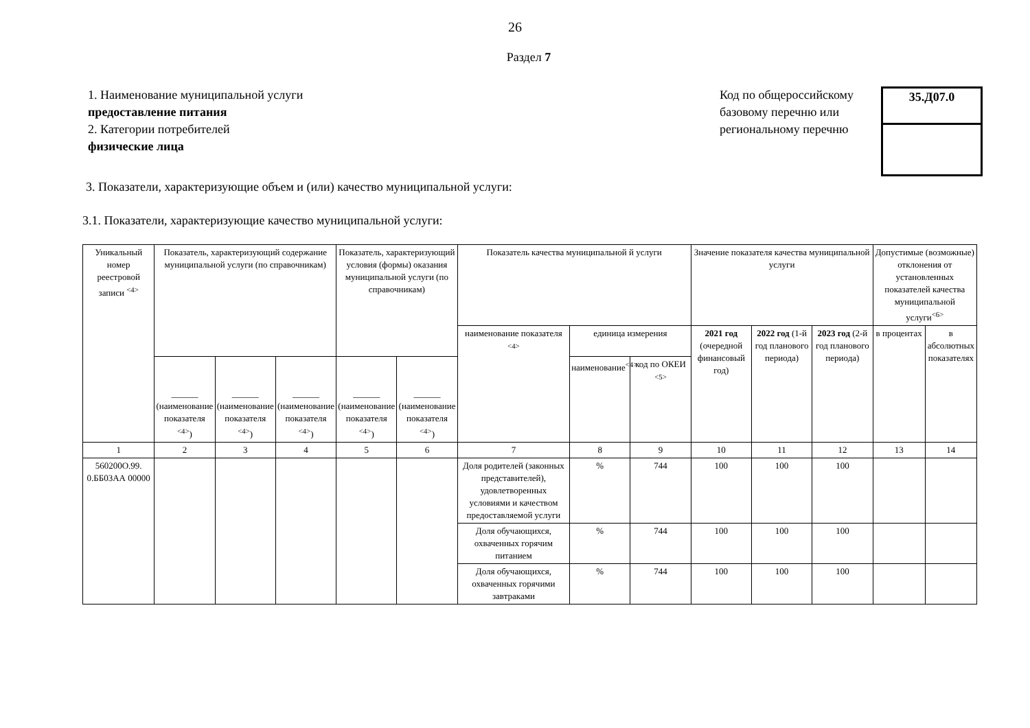26
Раздел 7
1. Наименование муниципальной услуги
предоставление питания
2. Категории потребителей
физические лица
Код по общероссийскому базовому перечню или региональному перечню
35.Д07.0
3. Показатели, характеризующие объем и (или) качество муниципальной услуги:
3.1. Показатели, характеризующие качество муниципальной услуги:
| Уникальный номер реестровой записи <sup><4></sup> | Показатель, характеризующий содержание муниципальной услуги (по справочникам) | | | Показатель, характеризующий условия (формы) оказания муниципальной услуги (по справочникам) | | Показатель качества муниципальной й услуги | | | Значение показателя качества муниципальной услуги | | | Допустимые (возможные) отклонения от установленных показателей качества муниципальной услуги<sup><6></sup> | |
| --- | --- | --- | --- | --- | --- | --- | --- | --- | --- | --- | --- | --- | --- |
| | | | | | | наименование показателя <sup><4></sup> | единица измерения | | 2021 год (очередной финансовый год) | 2022 год (1-й год планового периода) | 2023 год (2-й год планового периода) | в процентах | в абсолютных показателях |
| | ______ (наименование показателя <sup><4></sup>) | ______ (наименование показателя <sup><4></sup>) | ______ (наименование показателя <sup><4></sup>) | ______ (наименование показателя <sup><4></sup>) | ______ (наименование показателя <sup><4></sup>) | | наименование<sup><4></sup> | код по ОКЕИ <sup><5></sup> | | | | | |
| 1 | 2 | 3 | 4 | 5 | 6 | 7 | 8 | 9 | 10 | 11 | 12 | 13 | 14 |
| 560200О.99. 0.ББ03АА 00000 | | | | | | Доля родителей (законных представителей), удовлетворенных условиями и качеством предоставляемой услуги | % | 744 | 100 | 100 | 100 | | |
| | | | | | | Доля обучающихся, охваченных горячим питанием | % | 744 | 100 | 100 | 100 | | |
| | | | | | | Доля обучающихся, охваченных горячими завтраками | % | 744 | 100 | 100 | 100 | | |